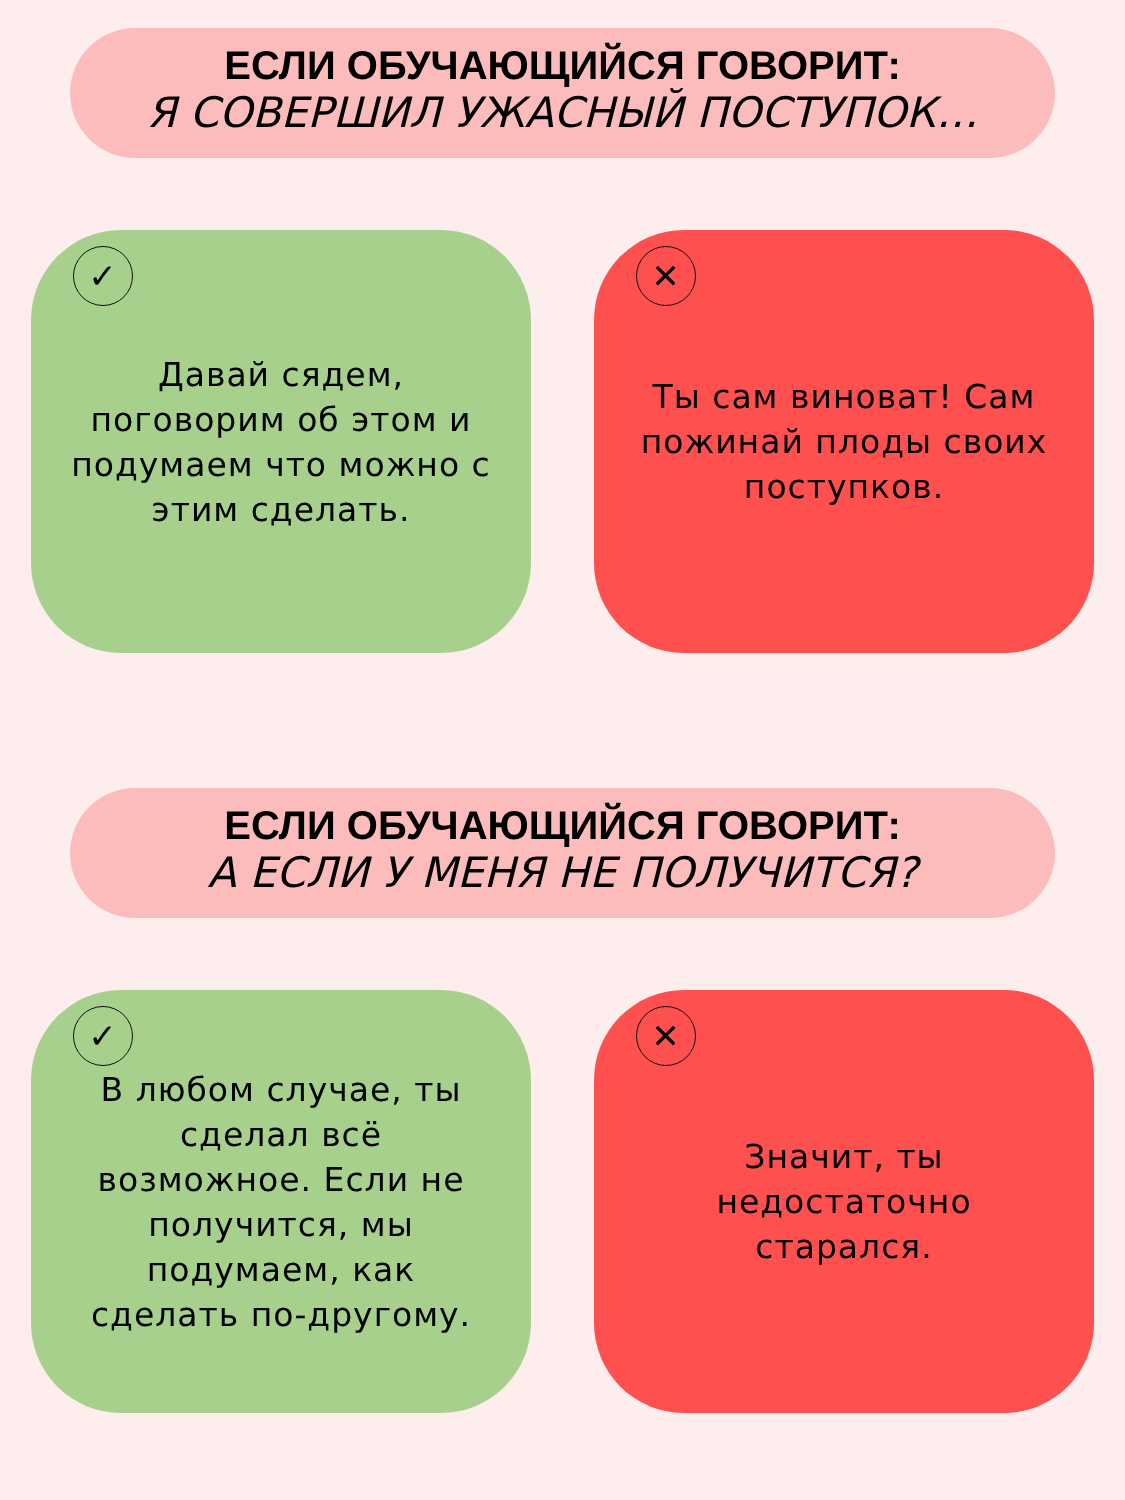ЕСЛИ ОБУЧАЮЩИЙСЯ ГОВОРИТ:
Я СОВЕРШИЛ УЖАСНЫЙ ПОСТУПОК…
✓
Давай сядем, поговорим об этом и подумаем что можно с этим сделать.
✕
Ты сам виноват! Сам пожинай плоды своих поступков.
ЕСЛИ ОБУЧАЮЩИЙСЯ ГОВОРИТ:
А ЕСЛИ У МЕНЯ НЕ ПОЛУЧИТСЯ?
✓
В любом случае, ты сделал всё возможное. Если не получится, мы подумаем, как сделать по-другому.
✕
Значит, ты недостаточно старался.